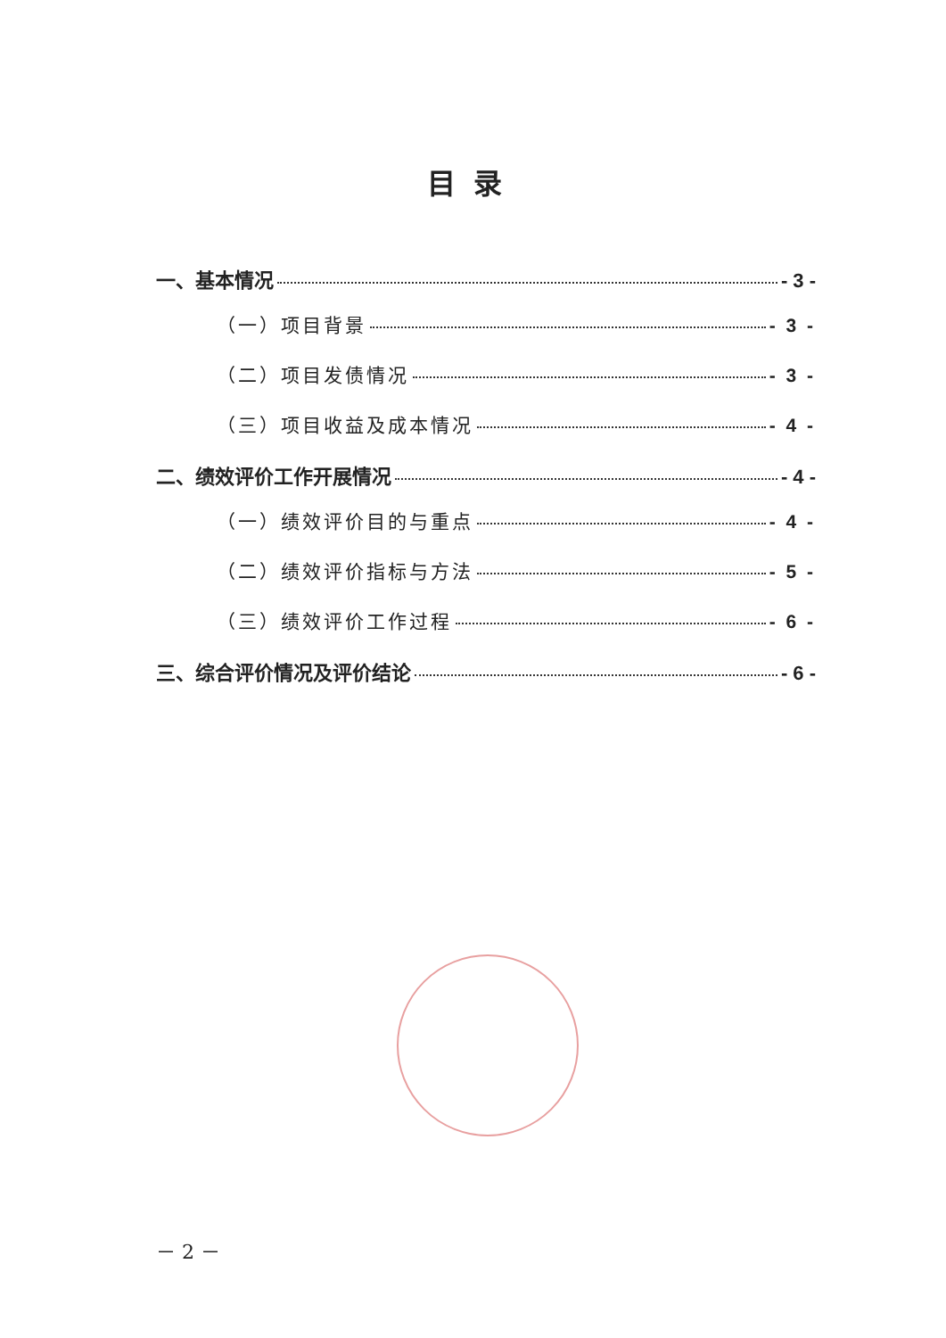目录
一、基本情况 - 3 -
（一）项目背景 - 3 -
（二）项目发债情况 - 3 -
（三）项目收益及成本情况 - 4 -
二、绩效评价工作开展情况 - 4 -
（一）绩效评价目的与重点 - 4 -
（二）绩效评价指标与方法 - 5 -
（三）绩效评价工作过程 - 6 -
三、综合评价情况及评价结论 - 6 -
－ 2 －